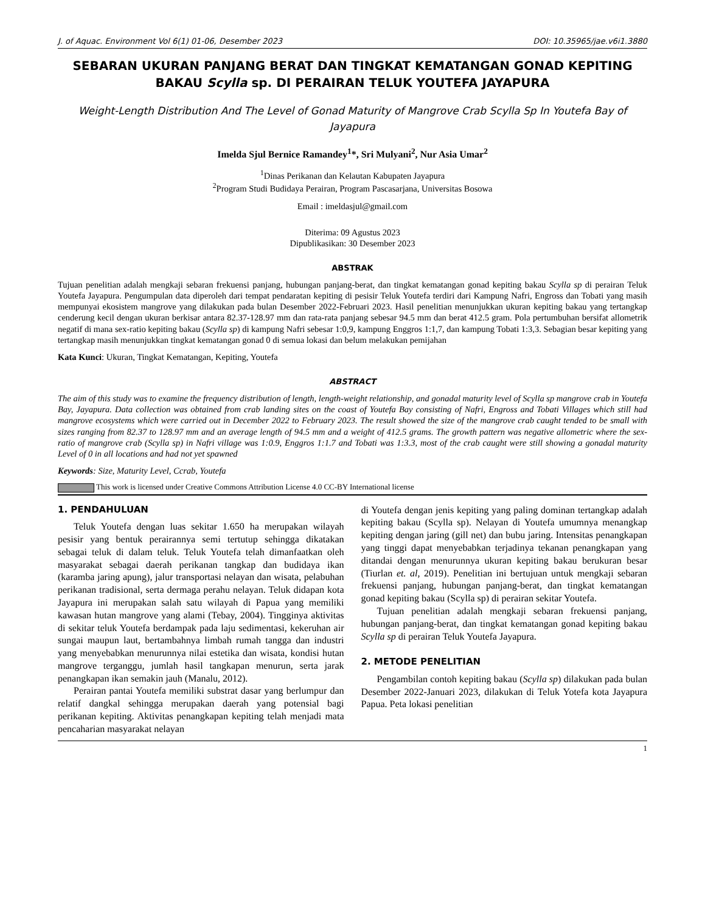J. of Aquac. Environment Vol 6(1) 01-06, Desember 2023 DOI: 10.35965/jae.v6i1.3880
SEBARAN UKURAN PANJANG BERAT DAN TINGKAT KEMATANGAN GONAD KEPITING BAKAU Scylla sp. DI PERAIRAN TELUK YOUTEFA JAYAPURA
Weight-Length Distribution And The Level of Gonad Maturity of Mangrove Crab Scylla Sp In Youtefa Bay of Jayapura
Imelda Sjul Bernice Ramandey<sup>1</sup>*, Sri Mulyani<sup>2</sup>, Nur Asia Umar<sup>2</sup>
<sup>1</sup> Dinas Perikanan dan Kelautan Kabupaten Jayapura
<sup>2</sup> Program Studi Budidaya Perairan, Program Pascasarjana, Universitas Bosowa
Email : imeldasjul@gmail.com
Diterima: 09 Agustus 2023
Dipublikasikan: 30 Desember 2023
ABSTRAK
Tujuan penelitian adalah mengkaji sebaran frekuensi panjang, hubungan panjang-berat, dan tingkat kematangan gonad kepiting bakau Scylla sp di perairan Teluk Youtefa Jayapura. Pengumpulan data diperoleh dari tempat pendaratan kepiting di pesisir Teluk Youtefa terdiri dari Kampung Nafri, Engross dan Tobati yang masih mempunyai ekosistem mangrove yang dilakukan pada bulan Desember 2022-Februari 2023. Hasil penelitian menunjukkan ukuran kepiting bakau yang tertangkap cenderung kecil dengan ukuran berkisar antara 82.37-128.97 mm dan rata-rata panjang sebesar 94.5 mm dan berat 412.5 gram. Pola pertumbuhan bersifat allometrik negatif di mana sex-ratio kepiting bakau (Scylla sp) di kampung Nafri sebesar 1:0,9, kampung Enggros 1:1,7, dan kampung Tobati 1:3,3. Sebagian besar kepiting yang tertangkap masih menunjukkan tingkat kematangan gonad 0 di semua lokasi dan belum melakukan pemijahan
Kata Kunci: Ukuran, Tingkat Kematangan, Kepiting, Youtefa
ABSTRACT
The aim of this study was to examine the frequency distribution of length, length-weight relationship, and gonadal maturity level of Scylla sp mangrove crab in Youtefa Bay, Jayapura. Data collection was obtained from crab landing sites on the coast of Youtefa Bay consisting of Nafri, Engross and Tobati Villages which still had mangrove ecosystems which were carried out in December 2022 to February 2023. The result showed the size of the mangrove crab caught tended to be small with sizes ranging from 82.37 to 128.97 mm and an average length of 94.5 mm and a weight of 412.5 grams. The growth pattern was negative allometric where the sex-ratio of mangrove crab (Scylla sp) in Nafri village was 1:0.9, Enggros 1:1.7 and Tobati was 1:3.3, most of the crab caught were still showing a gonadal maturity Level of 0 in all locations and had not yet spawned
Keywords: Size, Maturity Level, Ccrab, Youtefa
This work is licensed under Creative Commons Attribution License 4.0 CC-BY International license
1. PENDAHULUAN
Teluk Youtefa dengan luas sekitar 1.650 ha merupakan wilayah pesisir yang bentuk perairannya semi tertutup sehingga dikatakan sebagai teluk di dalam teluk. Teluk Youtefa telah dimanfaatkan oleh masyarakat sebagai daerah perikanan tangkap dan budidaya ikan (karamba jaring apung), jalur transportasi nelayan dan wisata, pelabuhan perikanan tradisional, serta dermaga perahu nelayan. Teluk didapan kota Jayapura ini merupakan salah satu wilayah di Papua yang memiliki kawasan hutan mangrove yang alami (Tebay, 2004). Tingginya aktivitas di sekitar teluk Youtefa berdampak pada laju sedimentasi, kekeruhan air sungai maupun laut, bertambahnya limbah rumah tangga dan industri yang menyebabkan menurunnya nilai estetika dan wisata, kondisi hutan mangrove terganggu, jumlah hasil tangkapan menurun, serta jarak penangkapan ikan semakin jauh (Manalu, 2012).
Perairan pantai Youtefa memiliki substrat dasar yang berlumpur dan relatif dangkal sehingga merupakan daerah yang potensial bagi perikanan kepiting. Aktivitas penangkapan kepiting telah menjadi mata pencaharian masyarakat nelayan
di Youtefa dengan jenis kepiting yang paling dominan tertangkap adalah kepiting bakau (Scylla sp). Nelayan di Youtefa umumnya menangkap kepiting dengan jaring (gill net) dan bubu jaring. Intensitas penangkapan yang tinggi dapat menyebabkan terjadinya tekanan penangkapan yang ditandai dengan menurunnya ukuran kepiting bakau berukuran besar (Tiurlan et. al, 2019). Penelitian ini bertujuan untuk mengkaji sebaran frekuensi panjang, hubungan panjang-berat, dan tingkat kematangan gonad kepiting bakau (Scylla sp) di perairan sekitar Youtefa.
Tujuan penelitian adalah mengkaji sebaran frekuensi panjang, hubungan panjang-berat, dan tingkat kematangan gonad kepiting bakau Scylla sp di perairan Teluk Youtefa Jayapura.
2. METODE PENELITIAN
Pengambilan contoh kepiting bakau (Scylla sp) dilakukan pada bulan Desember 2022-Januari 2023, dilakukan di Teluk Yotefa kota Jayapura Papua. Peta lokasi penelitian
1